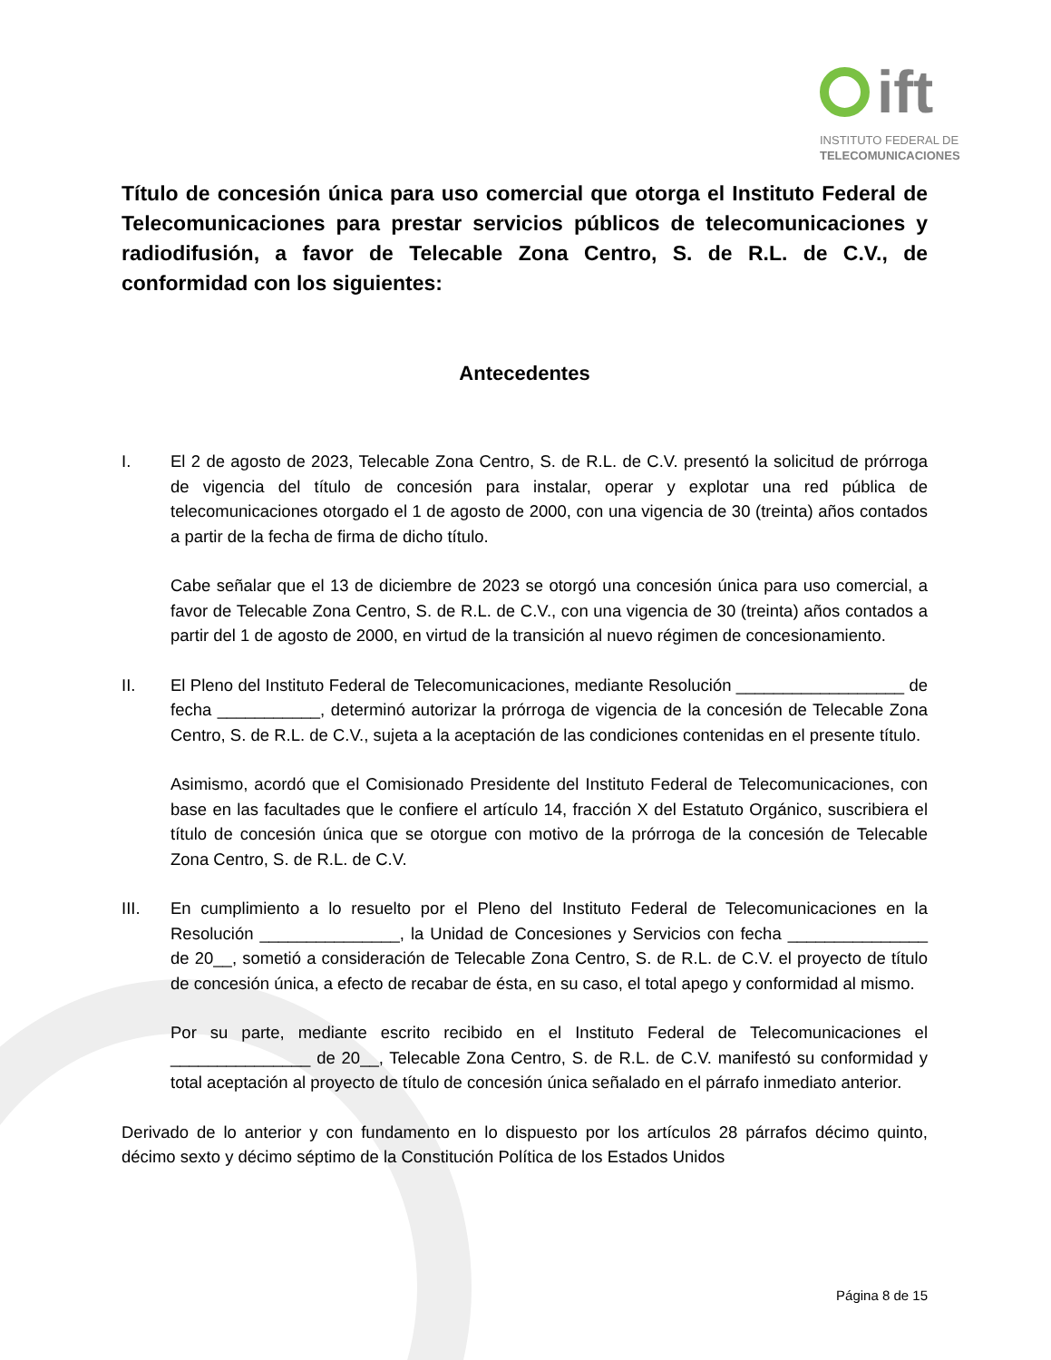ift
INSTITUTO FEDERAL DE
TELECOMUNICACIONES
Título de concesión única para uso comercial que otorga el Instituto Federal de Telecomunicaciones para prestar servicios públicos de telecomunicaciones y radiodifusión, a favor de Telecable Zona Centro, S. de R.L. de C.V., de conformidad con los siguientes:
Antecedentes
I. El 2 de agosto de 2023, Telecable Zona Centro, S. de R.L. de C.V. presentó la solicitud de prórroga de vigencia del título de concesión para instalar, operar y explotar una red pública de telecomunicaciones otorgado el 1 de agosto de 2000, con una vigencia de 30 (treinta) años contados a partir de la fecha de firma de dicho título.
Cabe señalar que el 13 de diciembre de 2023 se otorgó una concesión única para uso comercial, a favor de Telecable Zona Centro, S. de R.L. de C.V., con una vigencia de 30 (treinta) años contados a partir del 1 de agosto de 2000, en virtud de la transición al nuevo régimen de concesionamiento.
II. El Pleno del Instituto Federal de Telecomunicaciones, mediante Resolución __________________ de fecha ___________, determinó autorizar la prórroga de vigencia de la concesión de Telecable Zona Centro, S. de R.L. de C.V., sujeta a la aceptación de las condiciones contenidas en el presente título.
Asimismo, acordó que el Comisionado Presidente del Instituto Federal de Telecomunicaciones, con base en las facultades que le confiere el artículo 14, fracción X del Estatuto Orgánico, suscribiera el título de concesión única que se otorgue con motivo de la prórroga de la concesión de Telecable Zona Centro, S. de R.L. de C.V.
III. En cumplimiento a lo resuelto por el Pleno del Instituto Federal de Telecomunicaciones en la Resolución _______________, la Unidad de Concesiones y Servicios con fecha _______________ de 20__, sometió a consideración de Telecable Zona Centro, S. de R.L. de C.V. el proyecto de título de concesión única, a efecto de recabar de ésta, en su caso, el total apego y conformidad al mismo.
Por su parte, mediante escrito recibido en el Instituto Federal de Telecomunicaciones el _______________ de 20__, Telecable Zona Centro, S. de R.L. de C.V. manifestó su conformidad y total aceptación al proyecto de título de concesión única señalado en el párrafo inmediato anterior.
Derivado de lo anterior y con fundamento en lo dispuesto por los artículos 28 párrafos décimo quinto, décimo sexto y décimo séptimo de la Constitución Política de los Estados Unidos
Página 8 de 15